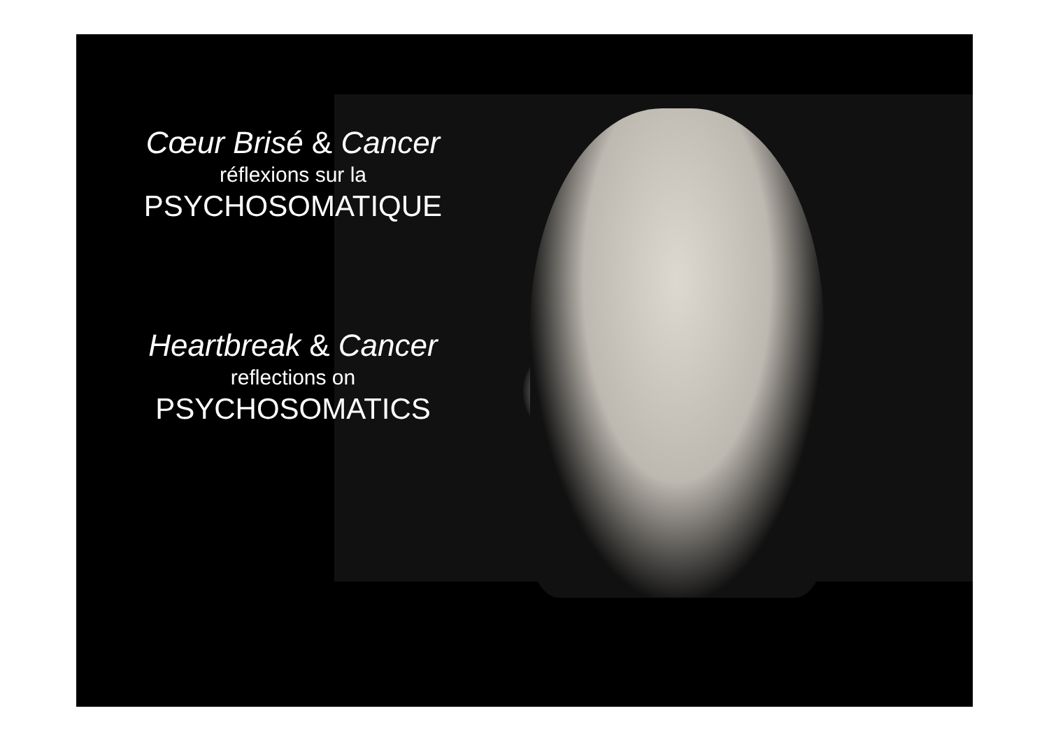Cœur Brisé & Cancer
réflexions sur la
PSYCHOSOMATIQUE
Heartbreak & Cancer
reflections on
PSYCHOSOMATICS